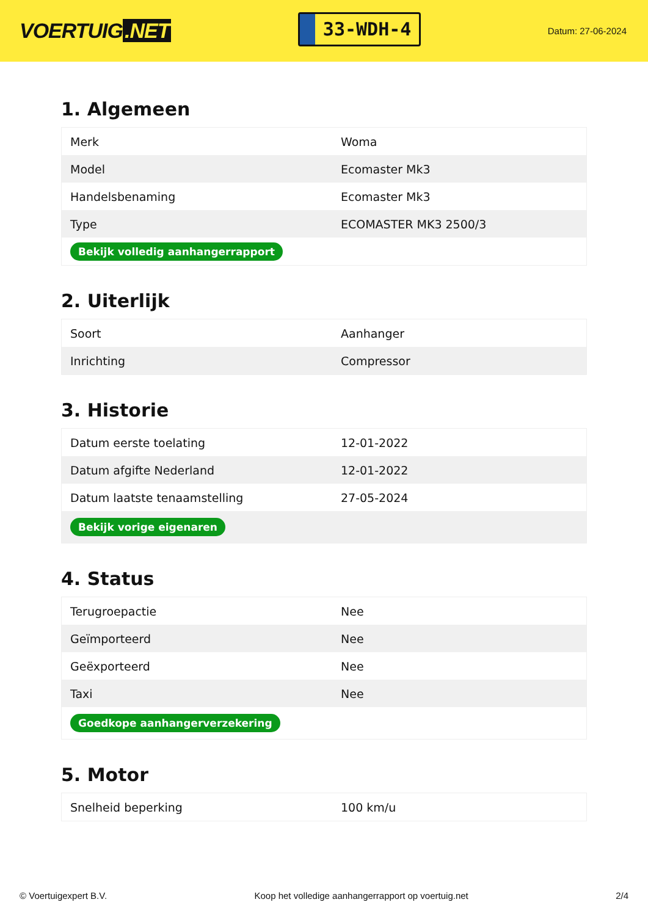VOERTUIG.NET
33-WDH-4
Datum: 27-06-2024
1. Algemeen
| Merk | Woma |
| Model | Ecomaster Mk3 |
| Handelsbenaming | Ecomaster Mk3 |
| Type | ECOMASTER MK3 2500/3 |
| Bekijk volledig aanhangerrapport | |
2. Uiterlijk
| Soort | Aanhanger |
| Inrichting | Compressor |
3. Historie
| Datum eerste toelating | 12-01-2022 |
| Datum afgifte Nederland | 12-01-2022 |
| Datum laatste tenaamstelling | 27-05-2024 |
| Bekijk vorige eigenaren | |
4. Status
| Terugroepactie | Nee |
| Geïmporteerd | Nee |
| Geëxporteerd | Nee |
| Taxi | Nee |
| Goedkope aanhangerverzekering | |
5. Motor
| Snelheid beperking | 100 km/u |
© Voertuigexpert B.V. Koop het volledige aanhangerrapport op voertuig.net 2/4